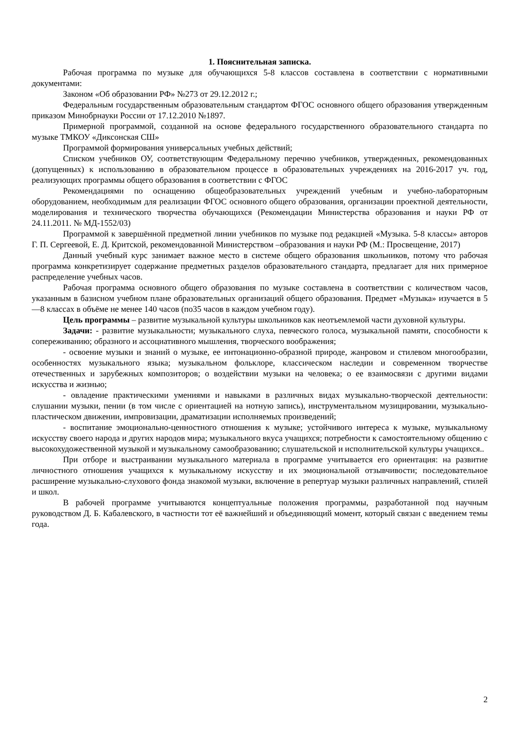1. Пояснительная записка.
Рабочая программа по музыке для обучающихся 5-8 классов составлена в соответствии с нормативными документами:
Законом «Об образовании РФ» №273 от 29.12.2012 г.;
Федеральным государственным образовательным стандартом ФГОС основного общего образования утвержденным приказом Минобрнауки России от 17.12.2010 №1897.
Примерной программой, созданной на основе федерального государственного образовательного стандарта по музыке ТМКОУ «Диксонская СШ»
Программой формирования универсальных учебных действий;
Списком учебников ОУ, соответствующим Федеральному перечню учебников, утвержденных, рекомендованных (допущенных) к использованию в образовательном процессе в образовательных учреждениях на 2016-2017 уч. год, реализующих программы общего образования в соответствии с ФГОС
Рекомендациями по оснащению общеобразовательных учреждений учебным и учебно-лабораторным оборудованием, необходимым для реализации ФГОС основного общего образования, организации проектной деятельности, моделирования и технического творчества обучающихся (Рекомендации Министерства образования и науки РФ от 24.11.2011. № МД-1552/03)
Программой к завершённой предметной линии учебников по музыке под редакцией «Музыка. 5-8 классы» авторов Г. П. Сергеевой, Е. Д. Критской, рекомендованной Министерством –образования и науки РФ (М.: Просвещение, 2017)
Данный учебный курс занимает важное место в системе общего образования школьников, потому что рабочая программа конкретизирует содержание предметных разделов образовательного стандарта, предлагает для них примерное распределение учебных часов.
Рабочая программа основного общего образования по музыке составлена в соответствии с количеством часов, указанным в базисном учебном плане образовательных организаций общего образования. Предмет «Музыка» изучается в 5—8 классах в объёме не менее 140 часов (по35 часов в каждом учебном году).
Цель программы – развитие музыкальной культуры школьников как неотъемлемой части духовной культуры.
Задачи: - развитие музыкальности; музыкального слуха, певческого голоса, музыкальной памяти, способности к сопереживанию; образного и ассоциативного мышления, творческого воображения;
- освоение музыки и знаний о музыке, ее интонационно-образной природе, жанровом и стилевом многообразии, особенностях музыкального языка; музыкальном фольклоре, классическом наследии и современном творчестве отечественных и зарубежных композиторов; о воздействии музыки на человека; о ее взаимосвязи с другими видами искусства и жизнью;
- овладение практическими умениями и навыками в различных видах музыкально-творческой деятельности: слушании музыки, пении (в том числе с ориентацией на нотную запись), инструментальном музицировании, музыкально-пластическом движении, импровизации, драматизации исполняемых произведений;
- воспитание эмоционально-ценностного отношения к музыке; устойчивого интереса к музыке, музыкальному искусству своего народа и других народов мира; музыкального вкуса учащихся; потребности к самостоятельному общению с высокохудожественной музыкой и музыкальному самообразованию; слушательской и исполнительской культуры учащихся..
При отборе и выстраивании музыкального материала в программе учитывается его ориентация: на развитие личностного отношения учащихся к музыкальному искусству и их эмоциональной отзывчивости; последовательное расширение музыкально-слухового фонда знакомой музыки, включение в репертуар музыки различных направлений, стилей и школ.
В рабочей программе учитываются концептуальные положения программы, разработанной под научным руководством Д. Б. Кабалевского, в частности тот её важнейший и объединяющий момент, который связан с введением темы года.
2